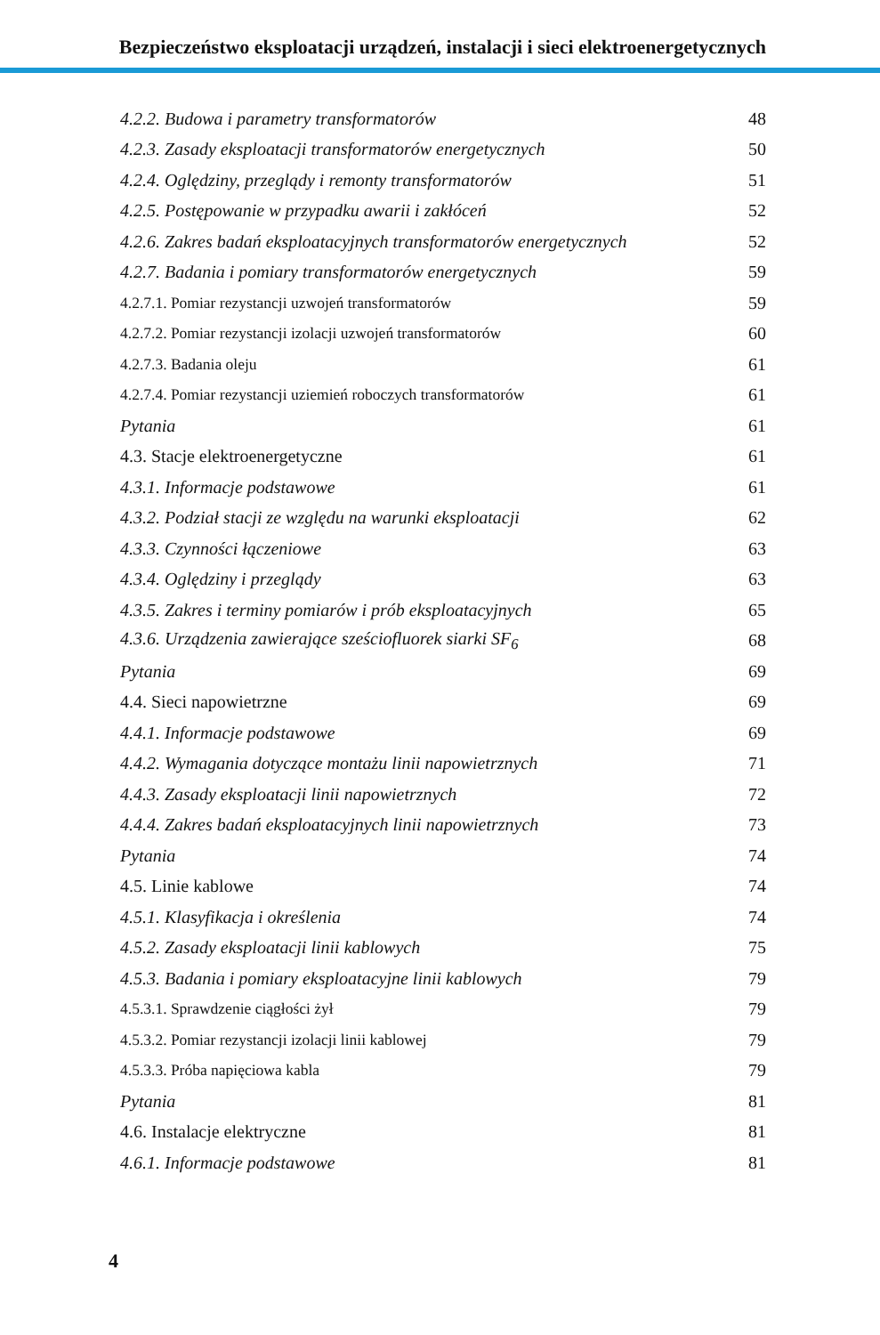Bezpieczeństwo eksploatacji urządzeń, instalacji i sieci elektroenergetycznych
4.2.2. Budowa i parametry transformatorów 48
4.2.3. Zasady eksploatacji transformatorów energetycznych 50
4.2.4. Oględziny, przeglądy i remonty transformatorów 51
4.2.5. Postępowanie w przypadku awarii i zakłóceń 52
4.2.6. Zakres badań eksploatacyjnych transformatorów energetycznych 52
4.2.7. Badania i pomiary transformatorów energetycznych 59
4.2.7.1. Pomiar rezystancji uzwojeń transformatorów 59
4.2.7.2. Pomiar rezystancji izolacji uzwojeń transformatorów 60
4.2.7.3. Badania oleju 61
4.2.7.4. Pomiar rezystancji uziemień roboczych transformatorów 61
Pytania 61
4.3. Stacje elektroenergetyczne 61
4.3.1. Informacje podstawowe 61
4.3.2. Podział stacji ze względu na warunki eksploatacji 62
4.3.3. Czynności łączeniowe 63
4.3.4. Oględziny i przeglądy 63
4.3.5. Zakres i terminy pomiarów i prób eksploatacyjnych 65
4.3.6. Urządzenia zawierające sześciofluorek siarki SF<sub>6</sub> 68
Pytania 69
4.4. Sieci napowietrzne 69
4.4.1. Informacje podstawowe 69
4.4.2. Wymagania dotyczące montażu linii napowietrznych 71
4.4.3. Zasady eksploatacji linii napowietrznych 72
4.4.4. Zakres badań eksploatacyjnych linii napowietrznych 73
Pytania 74
4.5. Linie kablowe 74
4.5.1. Klasyfikacja i określenia 74
4.5.2. Zasady eksploatacji linii kablowych 75
4.5.3. Badania i pomiary eksploatacyjne linii kablowych 79
4.5.3.1. Sprawdzenie ciągłości żył 79
4.5.3.2. Pomiar rezystancji izolacji linii kablowej 79
4.5.3.3. Próba napięciowa kabla 79
Pytania 81
4.6. Instalacje elektryczne 81
4.6.1. Informacje podstawowe 81
4